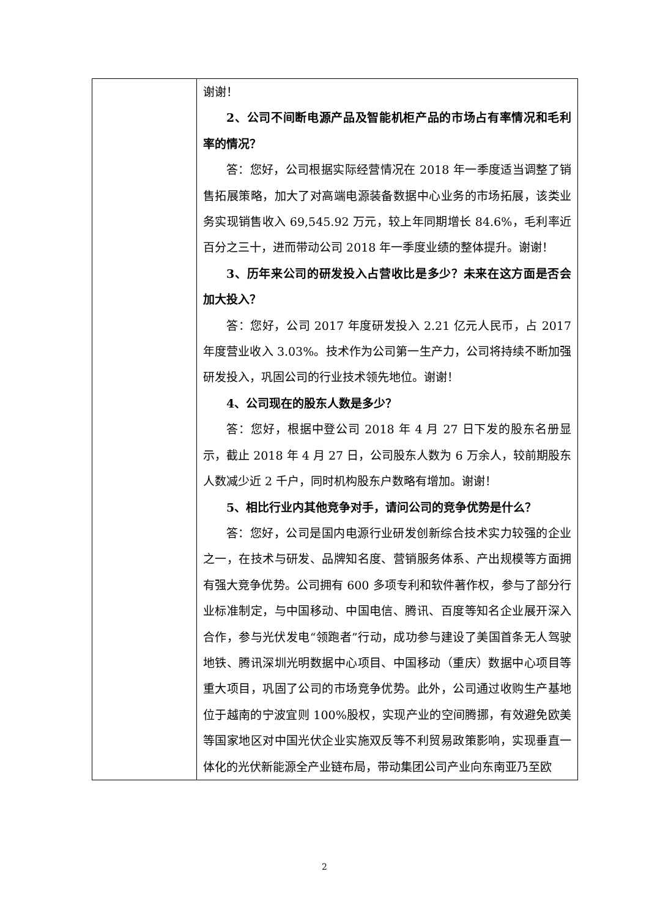| | 谢谢！ 2、公司不间断电源产品及智能机柜产品的市场占有率情况和毛利率的情况？ 答：您好，公司根据实际经营情况在 2018 年一季度适当调整了销售拓展策略，加大了对高端电源装备数据中心业务的市场拓展，该类业务实现销售收入 69,545.92 万元，较上年同期增长 84.6%，毛利率近百分之三十，进而带动公司 2018 年一季度业绩的整体提升。谢谢！ 3、历年来公司的研发投入占营收比是多少？未来在这方面是否会加大投入？ 答：您好，公司 2017 年度研发投入 2.21 亿元人民币，占 2017 年度营业收入 3.03%。技术作为公司第一生产力，公司将持续不断加强研发投入，巩固公司的行业技术领先地位。谢谢！ 4、公司现在的股东人数是多少？ 答：您好，根据中登公司 2018 年 4 月 27 日下发的股东名册显示，截止 2018 年 4 月 27 日，公司股东人数为 6 万余人，较前期股东人数减少近 2 千户，同时机构股东户数略有增加。谢谢！ 5、相比行业内其他竞争对手，请问公司的竞争优势是什么？ 答：您好，公司是国内电源行业研发创新综合技术实力较强的企业之一，在技术与研发、品牌知名度、营销服务体系、产出规模等方面拥有强大竞争优势。公司拥有 600 多项专利和软件著作权，参与了部分行业标准制定，与中国移动、中国电信、腾讯、百度等知名企业展开深入合作，参与光伏发电“领跑者”行动，成功参与建设了美国首条无人驾驶地铁、腾讯深圳光明数据中心项目、中国移动（重庆）数据中心项目等重大项目，巩固了公司的市场竞争优势。此外，公司通过收购生产基地位于越南的宁波宜则 100%股权，实现产业的空间腾挪，有效避免欧美等国家地区对中国光伏企业实施双反等不利贸易政策影响，实现垂直一体化的光伏新能源全产业链布局，带动集团公司产业向东南亚乃至欧 |
2